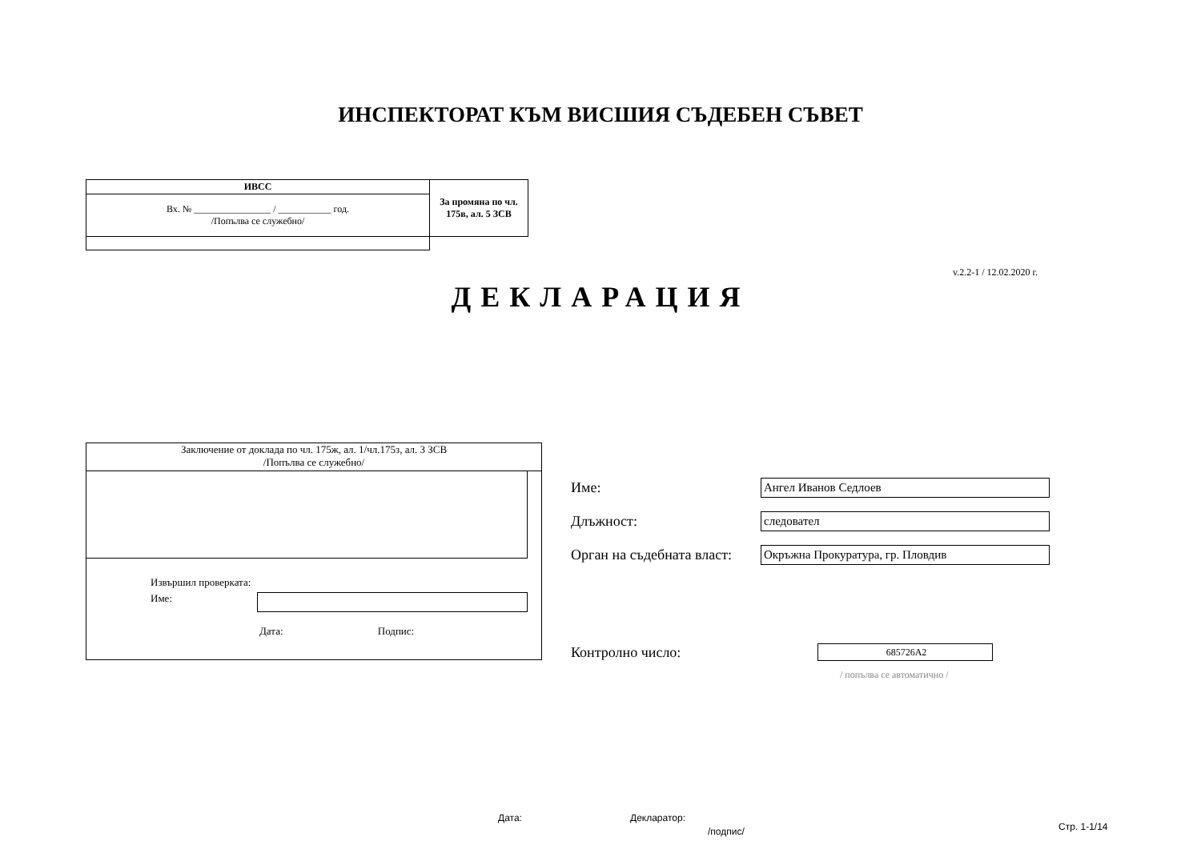ИНСПЕКТОРАТ КЪМ ВИСШИЯ СЪДЕБЕН СЪВЕТ
| ИВСС | За промяна по чл. 175в, ал. 5 ЗСВ |
| Вх. № ________________ / ___________ год. /Попълва се служебно/ | |
v.2.2-1 / 12.02.2020 г.
ДЕКЛАРАЦИЯ
Заключение от доклада по чл. 175ж, ал. 1/чл.175з, ал. 3 ЗСВ
/Попълва се служебно/
Извършил проверката:
Име:
Дата: Подпис:
Име:
Ангел Иванов Седлоев
Длъжност:
следовател
Орган на съдебната власт:
Окръжна Прокуратура, гр. Пловдив
Контролно число:
685726A2
/ попълва се автоматично /
Дата: Декларатор:
/подпис/ Стр. 1-1/14